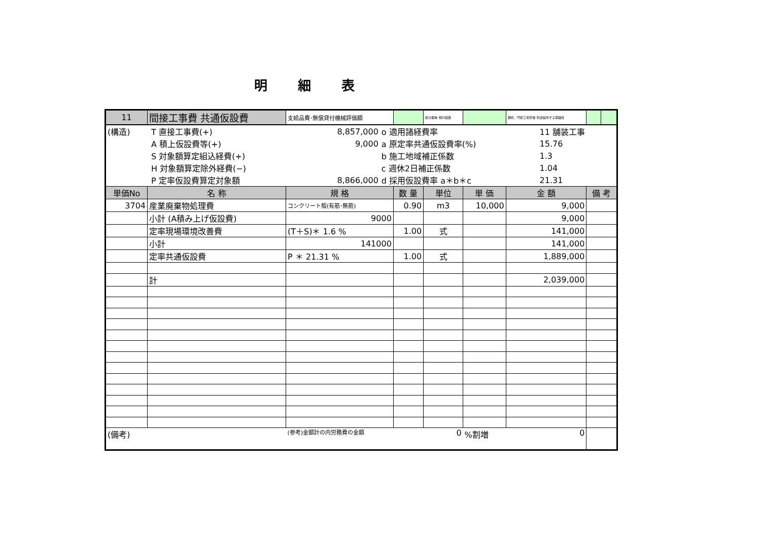明細表
| 11 | 間接工事費 共通仮設費 | 支給品費･無償貸付機械評価額 | | 処分費等･飛行経費 | | 鋼桁、門扉工場原価･別途製作する標識柱 | | |
| / (構造) / T 直接工事費(+) / 8,857,000 / o 適用諸経費率 / 11 舗装工事 / / / A 積上仮設費等(+) / 9,000 / a 原定率共通仮設費率(%) / 15.76 / / / S 対象額算定組込経費(+) / / b 施工地域補正係数 / 1.3 / / / H 対象額算定除外経費(−) / / c 週休2日補正係数 / 1.04 / / / P 定率仮設費算定対象額 / 8,866,000 / d 採用仮設費率 a＊b＊c / 21.31 / | | | | | | | | |
| 単価No | 名 称 | 規 格 | 数 量 | 単位 | 単 価 | 金 額 | 備 考 | |
| 3704 | 産業廃棄物処理費 | コンクリート殻(有筋･無筋) | 0.90 | m3 | 10,000 | 9,000 | | |
| | 小計 (A積み上げ仮設費) | 9000 | | | | 9,000 | | |
| | 定率現場環境改善費 | (T＋S)＊ 1.6 % | 1.00 | 式 | | 141,000 | | |
| | 小計 | 141000 | | | | 141,000 | | |
| | 定率共通仮設費 | P ＊ 21.31 % | 1.00 | 式 | | 1,889,000 | | |
| | 計 | | | | | 2,039,000 | | |
| (備考) | | (参考)金額計の内労務費の金額 | | 0 | %割増 | 0 | | |